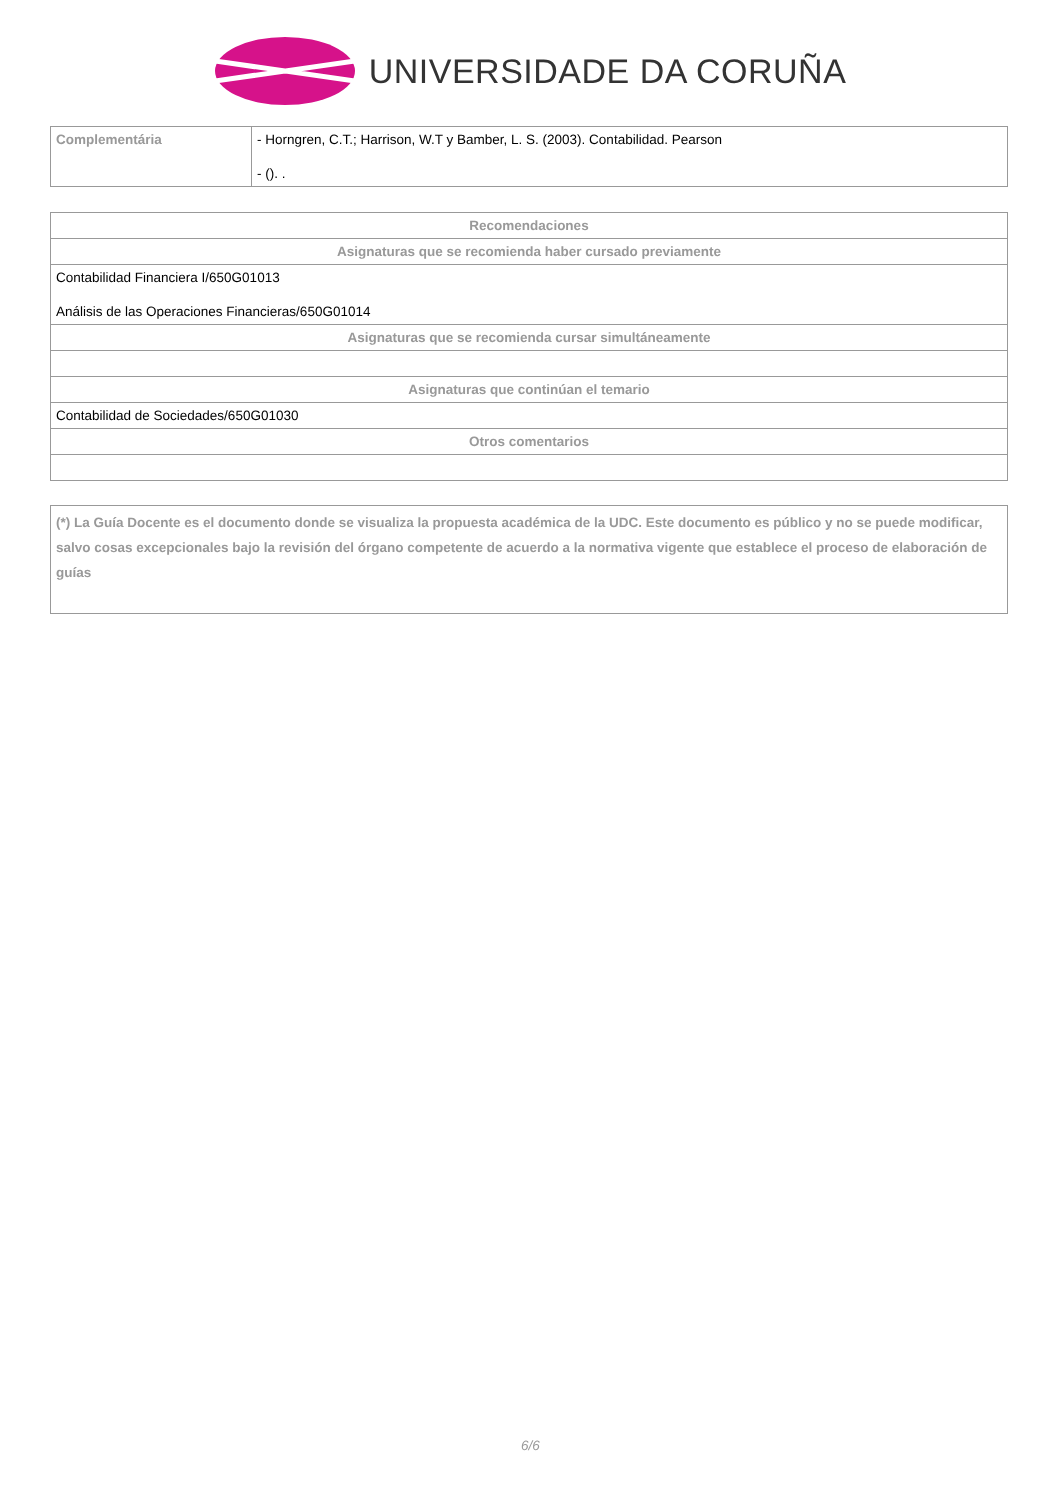UNIVERSIDADE DA CORUÑA
| Complementária | - Horngren, C.T.; Harrison, W.T y Bamber, L. S. (2003). Contabilidad. Pearson - (). . |
| Recomendaciones |
| --- |
| Asignaturas que se recomienda haber cursado previamente |
| Contabilidad Financiera I/650G01013 Análisis de las Operaciones Financieras/650G01014 |
| Asignaturas que se recomienda cursar simultáneamente |
| Asignaturas que continúan el temario |
| Contabilidad de Sociedades/650G01030 |
| Otros comentarios |
(*) La Guía Docente es el documento donde se visualiza la propuesta académica de la UDC. Este documento es público y no se puede modificar, salvo cosas excepcionales bajo la revisión del órgano competente de acuerdo a la normativa vigente que establece el proceso de elaboración de guías
6/6